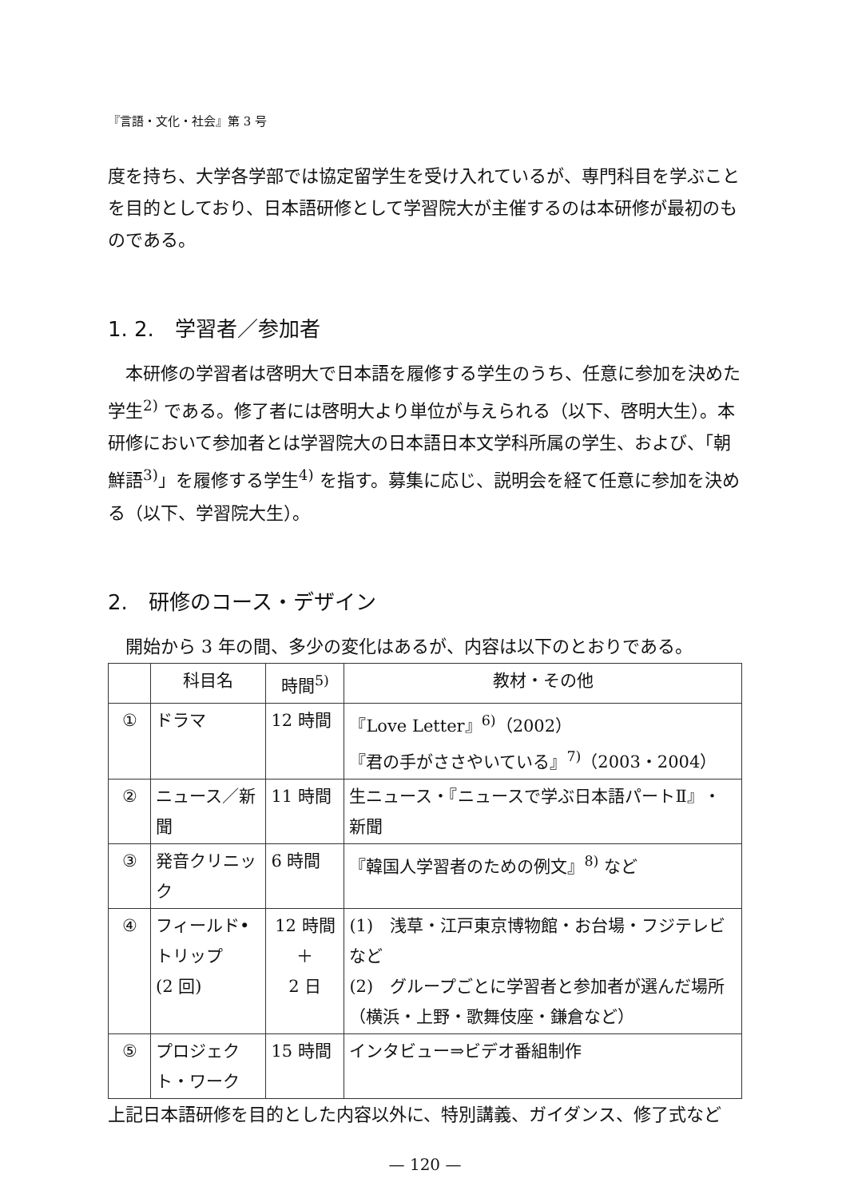『言語・文化・社会』第 3 号
度を持ち、大学各学部では協定留学生を受け入れているが、専門科目を学ぶことを目的としており、日本語研修として学習院大が主催するのは本研修が最初のものである。
1. 2.　学習者／参加者
　本研修の学習者は啓明大で日本語を履修する学生のうち、任意に参加を決めた学生<sup>2)</sup> である。修了者には啓明大より単位が与えられる（以下、啓明大生）。本研修において参加者とは学習院大の日本語日本文学科所属の学生、および、「朝鮮語<sup>3)</sup>」を履修する学生<sup>4)</sup> を指す。募集に応じ、説明会を経て任意に参加を決める（以下、学習院大生）。
2.　研修のコース・デザイン
　開始から 3 年の間、多少の変化はあるが、内容は以下のとおりである。
| | 科目名 | 時間<sup>5)</sup> | 教材・その他 |
| --- | --- | --- | --- |
| ① | ドラマ | 12 時間 | 『Love Letter』<sup>6)</sup>（2002） 『君の手がささやいている』<sup>7)</sup>（2003・2004） |
| ② | ニュース／新聞 | 11 時間 | 生ニュース・『ニュースで学ぶ日本語パートⅡ』・新聞 |
| ③ | 発音クリニック | 6 時間 | 『韓国人学習者のための例文』<sup>8)</sup> など |
| ④ | フィールド•トリップ (2 回) | 12 時間 ＋ 2 日 | (1) 浅草・江戸東京博物館・お台場・フジテレビなど (2) グループごとに学習者と参加者が選んだ場所（横浜・上野・歌舞伎座・鎌倉など） |
| ⑤ | プロジェクト・ワーク | 15 時間 | インタビュー⇒ビデオ番組制作 |
上記日本語研修を目的とした内容以外に、特別講義、ガイダンス、修了式など
— 120 —